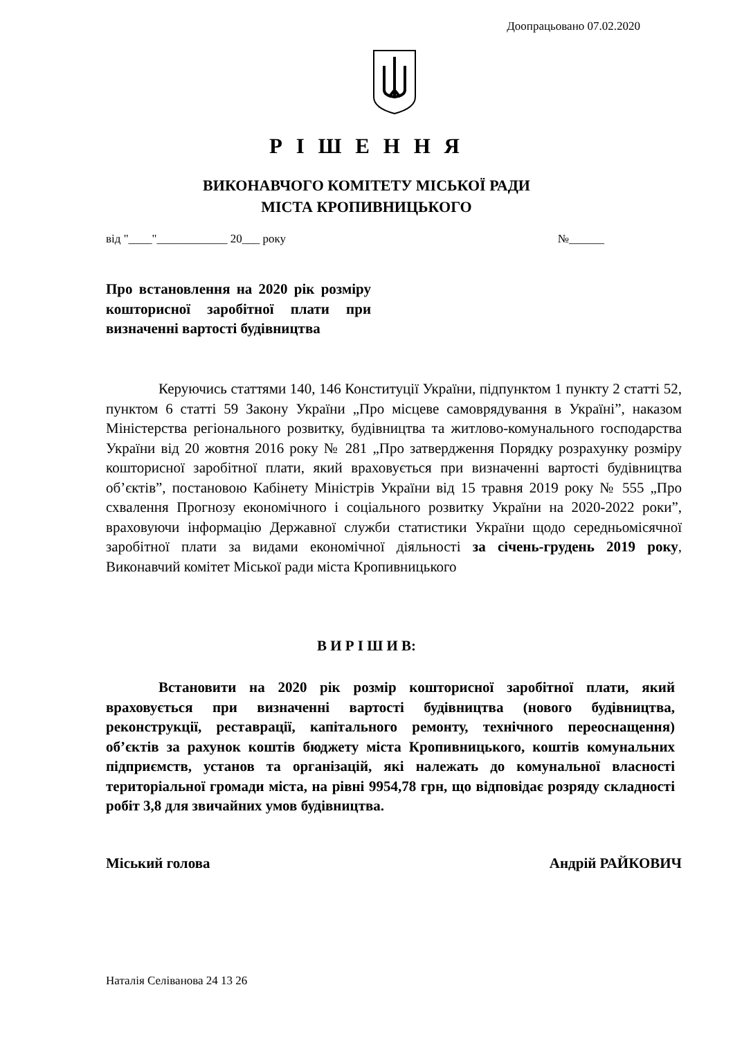Доопрацьовано 07.02.2020
Р І Ш Е Н Н Я
ВИКОНАВЧОГО КОМІТЕТУ МІСЬКОЇ РАДИ
МІСТА КРОПИВНИЦЬКОГО
від "____"____________ 20___ року №______
Про встановлення на 2020 рік розміру кошторисної заробітної плати при визначенні вартості будівництва
Керуючись статтями 140, 146 Конституції України, підпунктом 1 пункту 2 статті 52, пунктом 6 статті 59 Закону України „Про місцеве самоврядування в Україні”, наказом Міністерства регіонального розвитку, будівництва та житлово-комунального господарства України від 20 жовтня 2016 року № 281 „Про затвердження Порядку розрахунку розміру кошторисної заробітної плати, який враховується при визначенні вартості будівництва об’єктів”, постановою Кабінету Міністрів України від 15 травня 2019 року № 555 „Про схвалення Прогнозу економічного і соціального розвитку України на 2020-2022 роки”, враховуючи інформацію Державної служби статистики України щодо середньомісячної заробітної плати за видами економічної діяльності за січень-грудень 2019 року, Виконавчий комітет Міської ради міста Кропивницького
В И Р І Ш И В:
Встановити на 2020 рік розмір кошторисної заробітної плати, який враховується при визначенні вартості будівництва (нового будівництва, реконструкції, реставрації, капітального ремонту, технічного переоснащення) об’єктів за рахунок коштів бюджету міста Кропивницького, коштів комунальних підприємств, установ та організацій, які належать до комунальної власності територіальної громади міста, на рівні 9954,78 грн, що відповідає розряду складності робіт 3,8 для звичайних умов будівництва.
Міський голова Андрій РАЙКОВИЧ
Наталія Селіванова 24 13 26